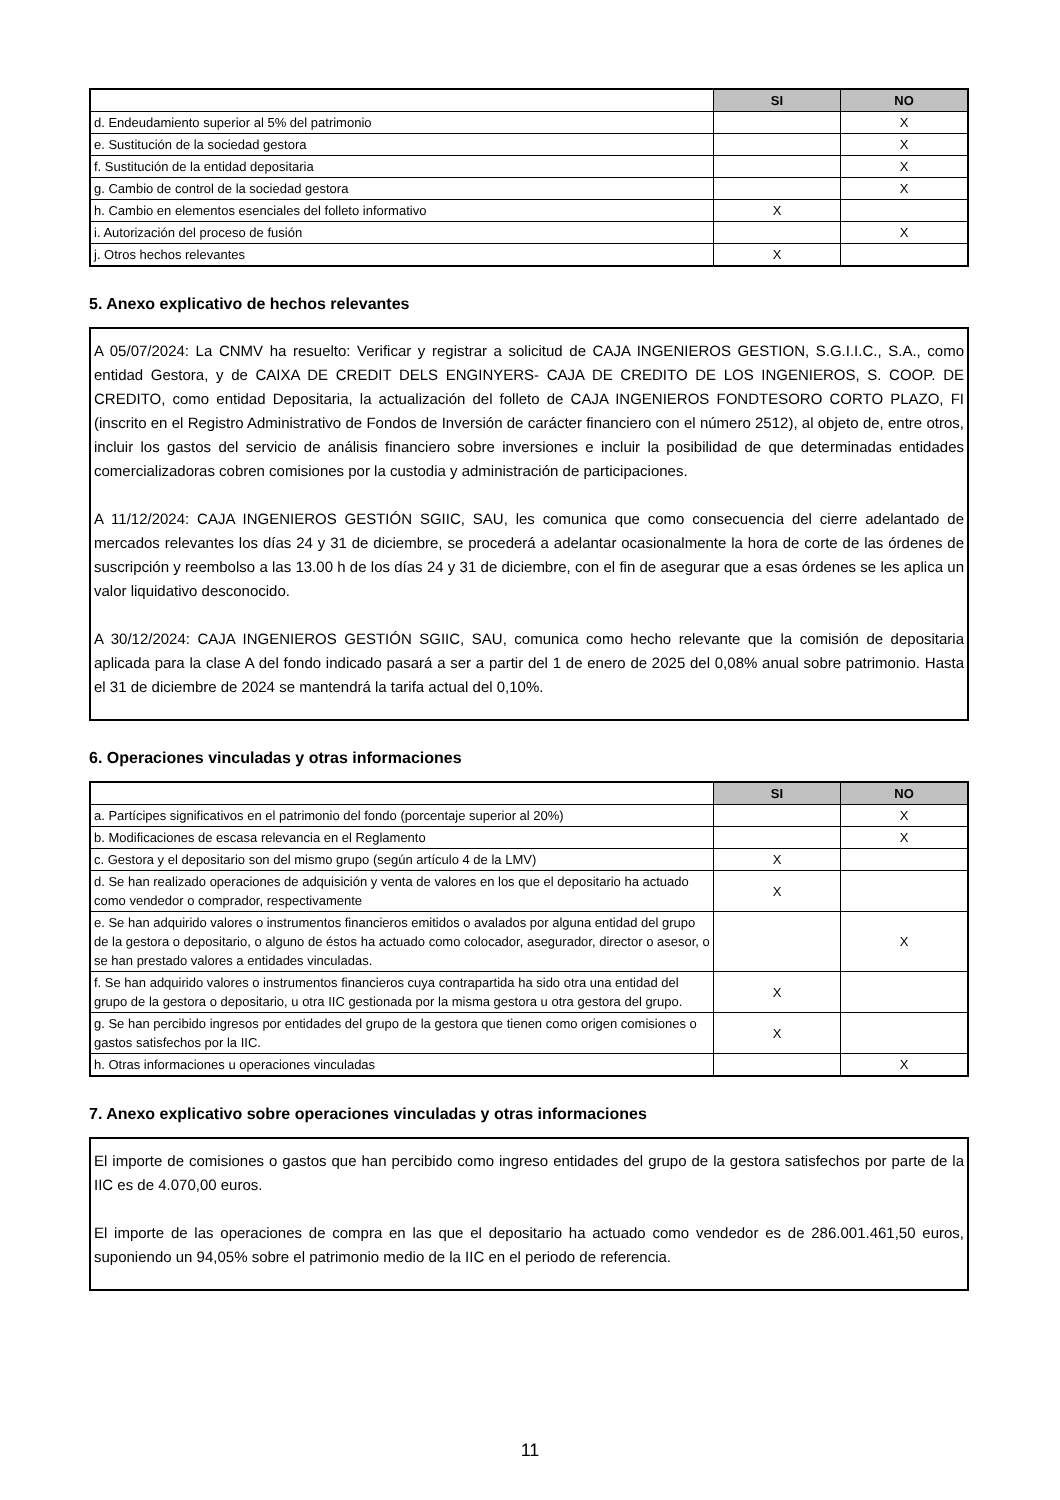| | SI | NO |
| --- | --- | --- |
| d. Endeudamiento superior al 5% del patrimonio | | X |
| e. Sustitución de la sociedad gestora | | X |
| f. Sustitución de la entidad depositaria | | X |
| g. Cambio de control de la sociedad gestora | | X |
| h. Cambio en elementos esenciales del folleto informativo | X | |
| i. Autorización del proceso de fusión | | X |
| j. Otros hechos relevantes | X | |
5. Anexo explicativo de hechos relevantes
A 05/07/2024: La CNMV ha resuelto: Verificar y registrar a solicitud de CAJA INGENIEROS GESTION, S.G.I.I.C., S.A., como entidad Gestora, y de CAIXA DE CREDIT DELS ENGINYERS- CAJA DE CREDITO DE LOS INGENIEROS, S. COOP. DE CREDITO, como entidad Depositaria, la actualización del folleto de CAJA INGENIEROS FONDTESORO CORTO PLAZO, FI (inscrito en el Registro Administrativo de Fondos de Inversión de carácter financiero con el número 2512), al objeto de, entre otros, incluir los gastos del servicio de análisis financiero sobre inversiones e incluir la posibilidad de que determinadas entidades comercializadoras cobren comisiones por la custodia y administración de participaciones.
A 11/12/2024: CAJA INGENIEROS GESTIÓN SGIIC, SAU, les comunica que como consecuencia del cierre adelantado de mercados relevantes los días 24 y 31 de diciembre, se procederá a adelantar ocasionalmente la hora de corte de las órdenes de suscripción y reembolso a las 13.00 h de los días 24 y 31 de diciembre, con el fin de asegurar que a esas órdenes se les aplica un valor liquidativo desconocido.
A 30/12/2024: CAJA INGENIEROS GESTIÓN SGIIC, SAU, comunica como hecho relevante que la comisión de depositaria aplicada para la clase A del fondo indicado pasará a ser a partir del 1 de enero de 2025 del 0,08% anual sobre patrimonio. Hasta el 31 de diciembre de 2024 se mantendrá la tarifa actual del 0,10%.
6. Operaciones vinculadas y otras informaciones
| | SI | NO |
| --- | --- | --- |
| a. Partícipes significativos en el patrimonio del fondo (porcentaje superior al 20%) | | X |
| b. Modificaciones de escasa relevancia en el Reglamento | | X |
| c. Gestora y el depositario son del mismo grupo (según artículo 4 de la LMV) | X | |
| d. Se han realizado operaciones de adquisición y venta de valores en los que el depositario ha actuado como vendedor o comprador, respectivamente | X | |
| e. Se han adquirido valores o instrumentos financieros emitidos o avalados por alguna entidad del grupo de la gestora o depositario, o alguno de éstos ha actuado como colocador, asegurador, director o asesor, o se han prestado valores a entidades vinculadas. | | X |
| f. Se han adquirido valores o instrumentos financieros cuya contrapartida ha sido otra una entidad del grupo de la gestora o depositario, u otra IIC gestionada por la misma gestora u otra gestora del grupo. | X | |
| g. Se han percibido ingresos por entidades del grupo de la gestora que tienen como origen comisiones o gastos satisfechos por la IIC. | X | |
| h. Otras informaciones u operaciones vinculadas | | X |
7. Anexo explicativo sobre operaciones vinculadas y otras informaciones
El importe de comisiones o gastos que han percibido como ingreso entidades del grupo de la gestora satisfechos por parte de la IIC es de 4.070,00 euros.
El importe de las operaciones de compra en las que el depositario ha actuado como vendedor es de 286.001.461,50 euros, suponiendo un 94,05% sobre el patrimonio medio de la IIC en el periodo de referencia.
11